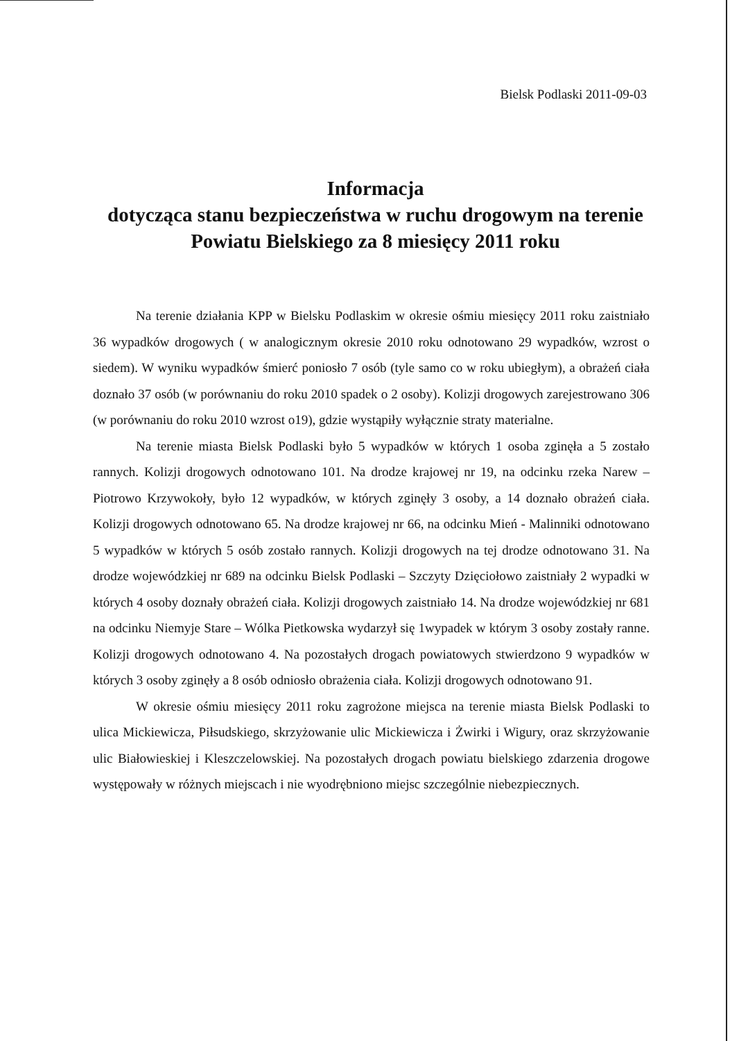Bielsk Podlaski 2011-09-03
Informacja
dotycząca stanu bezpieczeństwa w ruchu drogowym na terenie Powiatu Bielskiego za 8 miesięcy 2011 roku
Na terenie działania KPP w Bielsku Podlaskim w okresie ośmiu miesięcy 2011 roku zaistniało 36 wypadków drogowych ( w analogicznym okresie 2010 roku odnotowano 29 wypadków, wzrost o siedem). W wyniku wypadków śmierć poniosło 7 osób (tyle samo co w roku ubiegłym), a obrażeń ciała doznało 37 osób (w porównaniu do roku 2010 spadek o 2 osoby). Kolizji drogowych zarejestrowano 306 (w porównaniu do roku 2010 wzrost o19), gdzie wystąpiły wyłącznie straty materialne.
Na terenie miasta Bielsk Podlaski było 5 wypadków w których 1 osoba zginęła a 5 zostało rannych. Kolizji drogowych odnotowano 101. Na drodze krajowej nr 19, na odcinku rzeka Narew – Piotrowo Krzywokoły, było 12 wypadków, w których zginęły 3 osoby, a 14 doznało obrażeń ciała. Kolizji drogowych odnotowano 65. Na drodze krajowej nr 66, na odcinku Mień - Malinniki odnotowano 5 wypadków w których 5 osób zostało rannych. Kolizji drogowych na tej drodze odnotowano 31. Na drodze wojewódzkiej nr 689 na odcinku Bielsk Podlaski – Szczyty Dzięciołowo zaistniały 2 wypadki w których 4 osoby doznały obrażeń ciała. Kolizji drogowych zaistniało 14. Na drodze wojewódzkiej nr 681 na odcinku Niemyje Stare – Wólka Pietkowska wydarzył się 1wypadek w którym 3 osoby zostały ranne. Kolizji drogowych odnotowano 4. Na pozostałych drogach powiatowych stwierdzono 9 wypadków w których 3 osoby zginęły a 8 osób odniosło obrażenia ciała. Kolizji drogowych odnotowano 91.
W okresie ośmiu miesięcy 2011 roku zagrożone miejsca na terenie miasta Bielsk Podlaski to ulica Mickiewicza, Piłsudskiego, skrzyżowanie ulic Mickiewicza i Żwirki i Wigury, oraz skrzyżowanie ulic Białowieskiej i Kleszczelowskiej. Na pozostałych drogach powiatu bielskiego zdarzenia drogowe występowały w różnych miejscach i nie wyodrębniono miejsc szczególnie niebezpiecznych.